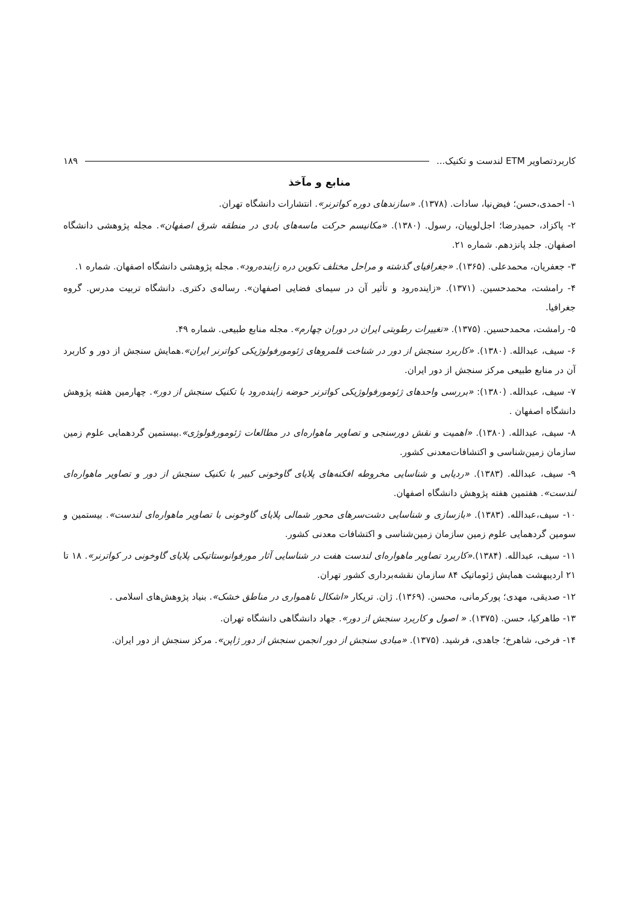کاربردتصاویر ETM لندست و تکنیک... ۱۸۹
منابع و مآخذ
۱- احمدی،حسن؛ فیض‌نیا، سادات. (۱۳۷۸). «سازندهای دوره کواترنر». انتشارات دانشگاه تهران.
۲- پاکزاد، حمیدرضا؛ اجل‌لوییان، رسول. (۱۳۸۰). «مکانیسم حرکت ماسه‌های بادی در منطقه شرق اصفهان». مجله پژوهشی دانشگاه اصفهان. جلد پانزدهم. شماره ۲۱.
۳- جعفریان، محمدعلی. (۱۳۶۵). «جغرافیای گذشته و مراحل مختلف تکوین دره زاینده‌رود». مجله پژوهشی دانشگاه اصفهان. شماره ۱.
۴- رامشت، محمدحسین. (۱۳۷۱). «زاینده‌رود و تأثیر آن در سیمای فضایی اصفهان». رساله‌ی دکتری. دانشگاه تربیت مدرس. گروه جغرافیا.
۵- رامشت، محمدحسین. (۱۳۷۵). «تغییرات رطوبتی ایران در دوران چهارم». مجله منابع طبیعی. شماره ۴۹.
۶- سیف، عبدالله. (۱۳۸۰). «کاربرد سنجش از دور در شناخت قلمروهای ژئومورفولوژیکی کواترنر ایران».همایش سنجش از دور و کاربرد آن در منابع طبیعی مرکز سنجش از دور ایران.
۷- سیف، عبدالله. (۱۳۸۰): «بررسی واحدهای ژئومورفولوژیکی کواترنر حوضه زاینده‌رود با تکنیک سنجش از دور». چهارمین هفته پژوهش دانشگاه اصفهان .
۸- سیف، عبدالله. (۱۳۸۰). «اهمیت و نقش دورسنجی و تصاویر ماهواره‌ای در مطالعات ژئومورفولوژی».بیستمین گردهمایی علوم زمین سازمان زمین‌شناسی و اکتشافات‌معدنی کشور.
۹- سیف، عبدالله. (۱۳۸۳). «ردیابی و شناسایی مخروطه افکنه‌های پلایای گاوخونی کبیر با تکنیک سنجش از دور و تصاویر ماهواره‌ای لندست». هفتمین هفته پژوهش دانشگاه اصفهان.
۱۰- سیف،عبدالله. (۱۳۸۳). «بازسازی و شناسایی دشت‌سرهای محور شمالی پلایای گاوخونی با تصاویر ماهواره‌ای لندست». بیستمین و سومین گردهمایی علوم زمین سازمان زمین‌شناسی و اکتشافات معدنی کشور.
۱۱- سیف، عبدالله. (۱۳۸۴).«کاربرد تصاویر ماهواره‌ای لندست هفت در شناسایی آثار مورفوانوستاتیکی پلایای گاوخونی در کواترنر». ۱۸ تا ۲۱ اردیبهشت همایش ژئوماتیک ۸۴ سازمان نقشه‌برداری کشور تهران.
۱۲- صدیقی، مهدی؛ پورکرمانی، محسن. (۱۳۶۹). ژان. تریکار «اشکال ناهمواری در مناطق خشک». بنیاد پژوهش‌های اسلامی .
۱۳- طاهرکیا، حسن. (۱۳۷۵). « اصول و کاربرد سنجش از دور». جهاد دانشگاهی دانشگاه تهران.
۱۴- فرخی، شاهرخ؛ جاهدی، فرشید. (۱۳۷۵). «مبادی سنجش از دور انجمن سنجش از دور ژاپن». مرکز سنجش از دور ایران.